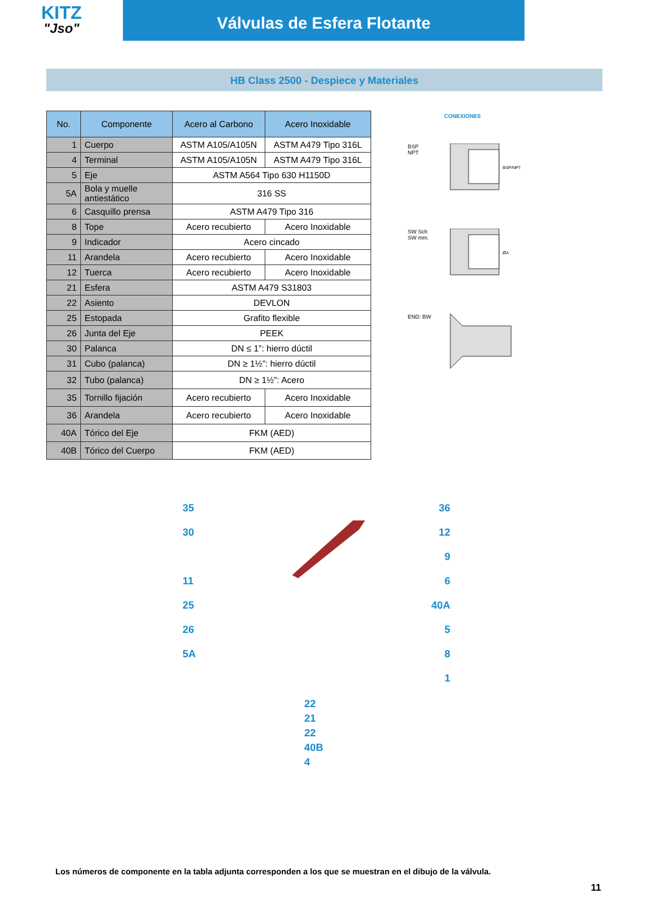KITZ
"Jso"
Válvulas de Esfera Flotante
HB Class 2500 - Despiece y Materiales
| No. | Componente | Acero al Carbono | Acero Inoxidable |
| --- | --- | --- | --- |
| 1 | Cuerpo | ASTM A105/A105N | ASTM A479 Tipo 316L |
| 4 | Terminal | ASTM A105/A105N | ASTM A479 Tipo 316L |
| 5 | Eje | ASTM A564 Tipo 630 H1150D | |
| 5A | Bola y muelle antiestático | 316 SS | |
| 6 | Casquillo prensa | ASTM A479 Tipo 316 | |
| 8 | Tope | Acero recubierto | Acero Inoxidable |
| 9 | Indicador | Acero cincado | |
| 11 | Arandela | Acero recubierto | Acero Inoxidable |
| 12 | Tuerca | Acero recubierto | Acero Inoxidable |
| 21 | Esfera | ASTM A479 S31803 | |
| 22 | Asiento | DEVLON | |
| 25 | Estopada | Grafito flexible | |
| 26 | Junta del Eje | PEEK | |
| 30 | Palanca | DN ≤ 1”: hierro dúctil | |
| 31 | Cubo (palanca) | DN ≥ 1½”: hierro dúctil | |
| 32 | Tubo (palanca) | DN ≥ 1½”: Acero | |
| 35 | Tornillo fijación | Acero recubierto | Acero Inoxidable |
| 36 | Arandela | Acero recubierto | Acero Inoxidable |
| 40A | Tórico del Eje | FKM (AED) | |
| 40B | Tórico del Cuerpo | FKM (AED) | |
CONEXIONES
BSP
NPT
BSP/NPT
SW Sch
SW mm.
ØA
END: BW
35 36
30 12
9
11 6
25 40A
26 5
5A 8
1
22
21
22
40B
4
Los números de componente en la tabla adjunta corresponden a los que se muestran en el dibujo de la válvula.
11